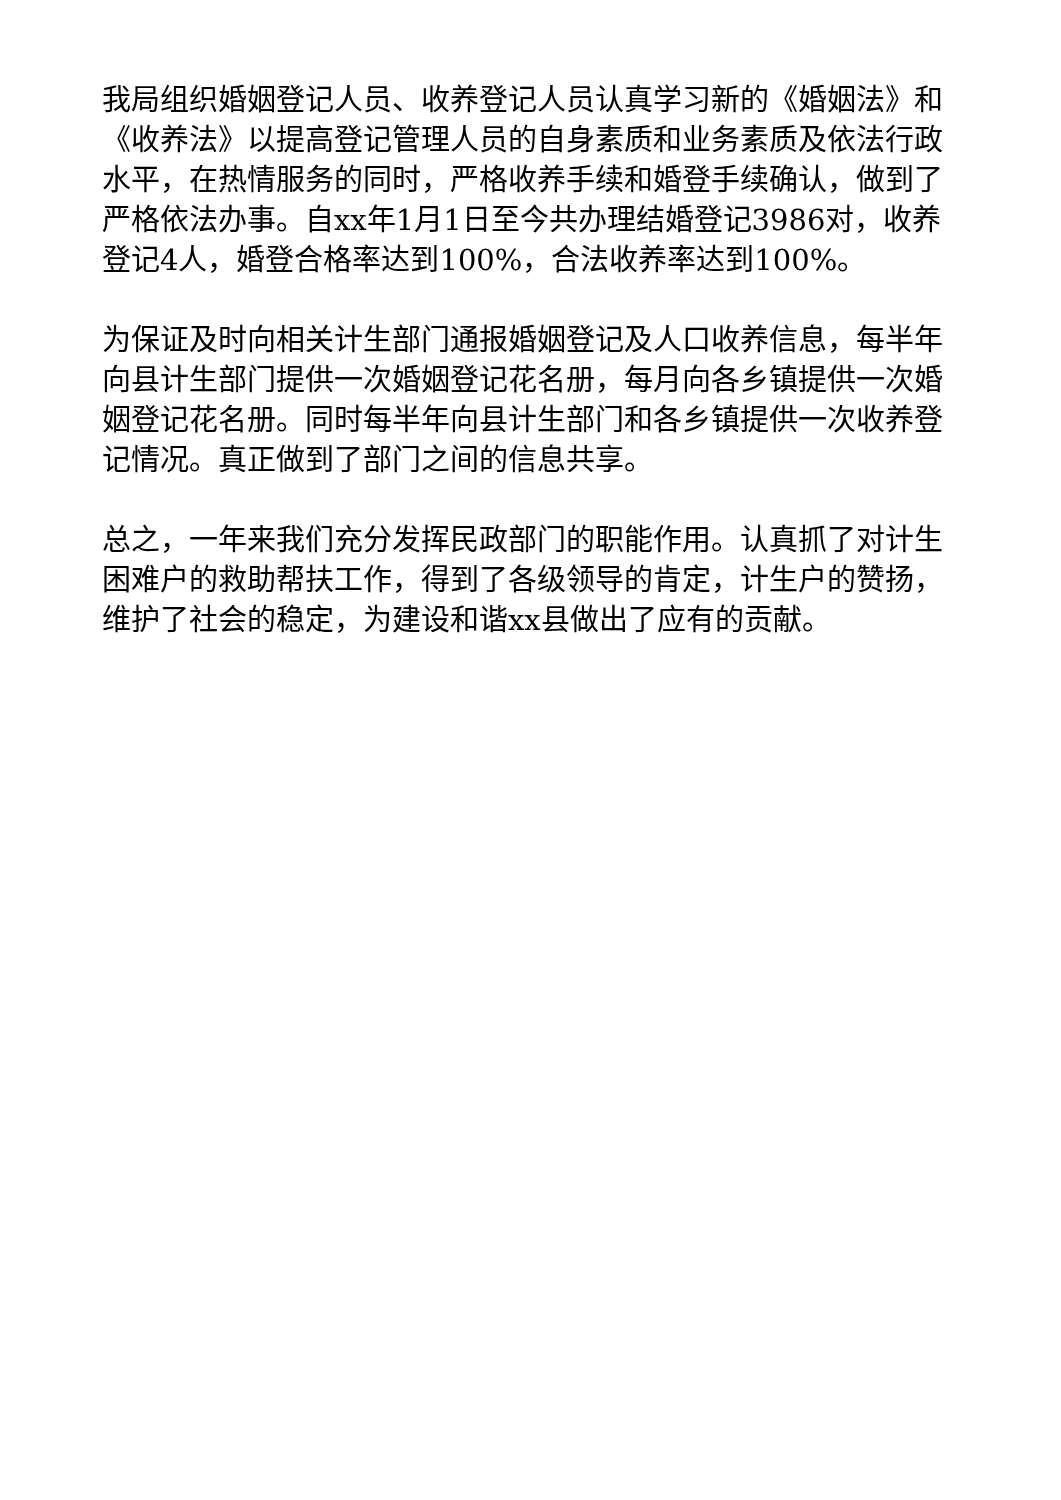我局组织婚姻登记人员、收养登记人员认真学习新的《婚姻法》和《收养法》以提高登记管理人员的自身素质和业务素质及依法行政水平，在热情服务的同时，严格收养手续和婚登手续确认，做到了严格依法办事。自xx年1月1日至今共办理结婚登记3986对，收养登记4人，婚登合格率达到100%，合法收养率达到100%。
为保证及时向相关计生部门通报婚姻登记及人口收养信息，每半年向县计生部门提供一次婚姻登记花名册，每月向各乡镇提供一次婚姻登记花名册。同时每半年向县计生部门和各乡镇提供一次收养登记情况。真正做到了部门之间的信息共享。
总之，一年来我们充分发挥民政部门的职能作用。认真抓了对计生困难户的救助帮扶工作，得到了各级领导的肯定，计生户的赞扬，维护了社会的稳定，为建设和谐xx县做出了应有的贡献。